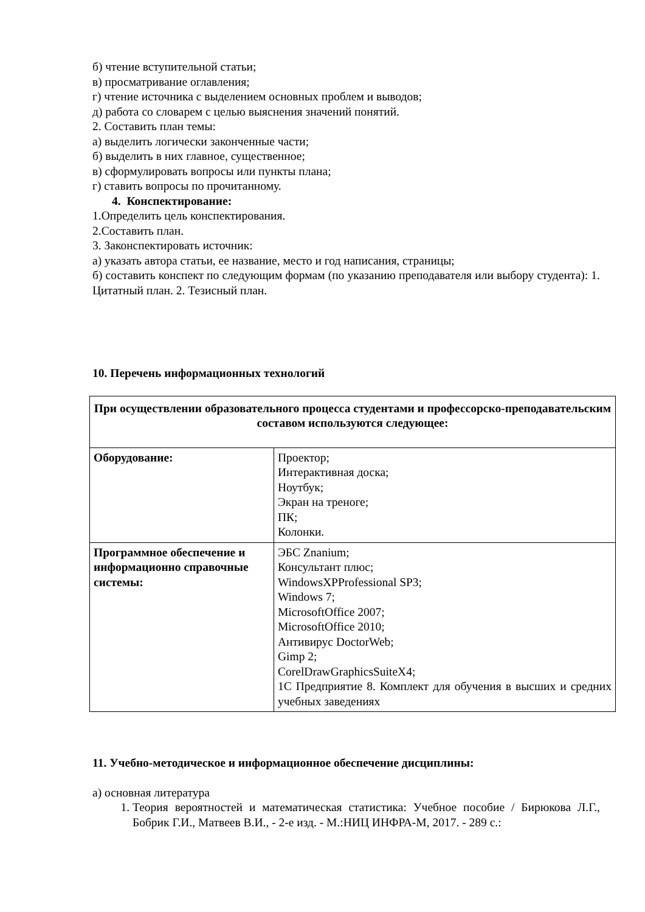б) чтение вступительной статьи;
в) просматривание оглавления;
г) чтение источника с выделением основных проблем и выводов;
д) работа со словарем с целью выяснения значений понятий.
2. Составить план темы:
а) выделить логически законченные части;
б) выделить в них главное, существенное;
в) сформулировать вопросы или пункты плана;
г) ставить вопросы по прочитанному.
4. Конспектирование:
1.Определить цель конспектирования.
2.Составить план.
3. Законспектировать источник:
а) указать автора статьи, ее название, место и год написания, страницы;
б) составить конспект по следующим формам (по указанию преподавателя или выбору студента): 1. Цитатный план. 2. Тезисный план.
10. Перечень информационных технологий
| При осуществлении образовательного процесса студентами и профессорско-преподавательским составом используются следующее: | |
| Оборудование: | Проектор; Интерактивная доска; Ноутбук; Экран на треноге; ПК; Колонки. |
| Программное обеспечение и информационно справочные системы: | ЭБС Znanium; Консультант плюс; WindowsXPProfessional SP3; Windows 7; MicrosoftOffice 2007; MicrosoftOffice 2010; Антивирус DoctorWeb; Gimp 2; CorelDrawGraphicsSuiteX4; 1С Предприятие 8. Комплект для обучения в высших и средних учебных заведениях |
11. Учебно-методическое и информационное обеспечение дисциплины:
а) основная литература
1. Теория вероятностей и математическая статистика: Учебное пособие / Бирюкова Л.Г., Бобрик Г.И., Матвеев В.И., - 2-е изд. - М.:НИЦ ИНФРА-М, 2017. - 289 с.: